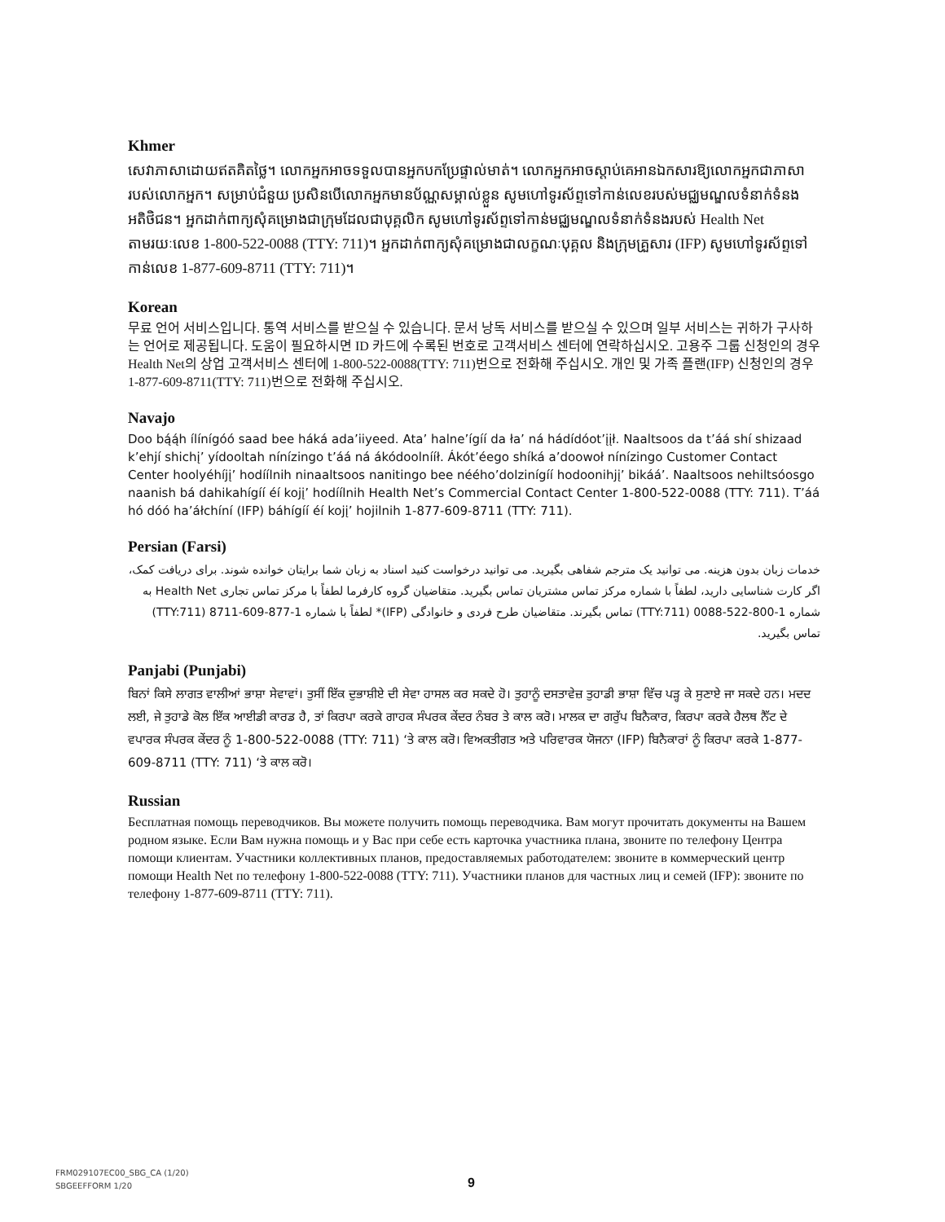Khmer
សេវាភាសាដោយឥតគិតថ្លៃ។ លោកអ្នកអាចទទួលបានអ្នកបកប្រែផ្ទាល់មាត់។ លោកអ្នកអាចស្តាប់គេអានឯកសារឱ្យលោកអ្នកជាភាសារបស់លោកអ្នក។ សម្រាប់ជំនួយ ប្រសិនបើលោកអ្នកមានប័ណ្ណសម្គាល់ខ្លួន សូមហៅទូរស័ព្ទទៅកាន់លេខរបស់មជ្ឈមណ្ឌលទំនាក់ទំនងអតិថិជន។ អ្នកដាក់ពាក្យសុំគម្រោងជាក្រុមដែលជាបុគ្គលិក សូមហៅទូរស័ព្ទទៅកាន់មជ្ឈមណ្ឌលទំនាក់ទំនងរបស់ Health Net តាមរយៈលេខ 1-800-522-0088 (TTY: 711)។ អ្នកដាក់ពាក្យសុំគម្រោងជាលក្ខណៈបុគ្គល និងក្រុមគ្រួសារ (IFP) សូមហៅទូរស័ព្ទទៅកាន់លេខ 1-877-609-8711 (TTY: 711)។
Korean
무료 언어 서비스입니다. 통역 서비스를 받으실 수 있습니다. 문서 낭독 서비스를 받으실 수 있으며 일부 서비스는 귀하가 구사하는 언어로 제공됩니다. 도움이 필요하시면 ID 카드에 수록된 번호로 고객서비스 센터에 연락하십시오. 고용주 그룹 신청인의 경우 Health Net의 상업 고객서비스 센터에 1-800-522-0088(TTY: 711)번으로 전화해 주십시오. 개인 및 가족 플랜(IFP) 신청인의 경우 1-877-609-8711(TTY: 711)번으로 전화해 주십시오.
Navajo
Doo bą́ą́h ílínígóó saad bee háká ada’iiyeed. Ata’ halne’ígíí da ła’ ná hádídóot’įįł. Naaltsoos da t’áá shí shizaad k’ehjí shichį’ yídooltah nínízingo t’áá ná ákódoolnííł. Ákót’éego shíká a’doowoł nínízingo Customer Contact Center hoolyéhíjį’ hodíílnih ninaaltsoos nanitingo bee nééhoʼdolzinígíí hodoonihjį’ bikáá’. Naaltsoos nehiltsóosgo naanish bá dahikahígíí éí kojį’ hodíílnih Health Net’s Commercial Contact Center 1-800-522-0088 (TTY: 711). T’áá hó dóó ha’áłchíní (IFP) báhígíí éí kojį’ hojilnih 1-877-609-8711 (TTY: 711).
Persian (Farsi)
خدمات زبان بدون هزینه. می توانید یک مترجم شفاهی بگیرید. می توانید درخواست کنید اسناد به زبان شما برایتان خوانده شوند. برای دریافت کمک، اگر کارت شناسایی دارید، لطفاً با شماره مرکز تماس مشتریان تماس بگیرید. متقاضیان گروه کارفرما لطفاً با مرکز تماس تجاری Health Net به شماره 1-800-522-0088 (TTY:711) تماس بگیرند. متقاضیان طرح فردی و خانوادگی (IFP)* لطفاً با شماره 1-877-609-8711 (TTY:711) تماس بگیرید.
Panjabi (Punjabi)
ਬਿਨਾਂ ਕਿਸੇ ਲਾਗਤ ਵਾਲੀਆਂ ਭਾਸ਼ਾ ਸੇਵਾਵਾਂ। ਤੁਸੀਂ ਇੱਕ ਦੁਭਾਸ਼ੀਏ ਦੀ ਸੇਵਾ ਹਾਸਲ ਕਰ ਸਕਦੇ ਹੋ। ਤੁਹਾਨੂੰ ਦਸਤਾਵੇਜ਼ ਤੁਹਾਡੀ ਭਾਸ਼ਾ ਵਿੱਚ ਪੜ੍ਹ ਕੇ ਸੁਣਾਏ ਜਾ ਸਕਦੇ ਹਨ। ਮਦਦ ਲਈ, ਜੇ ਤੁਹਾਡੇ ਕੋਲ ਇੱਕ ਆਈਡੀ ਕਾਰਡ ਹੈ, ਤਾਂ ਕਿਰਪਾ ਕਰਕੇ ਗਾਹਕ ਸੰਪਰਕ ਕੇਂਦਰ ਨੰਬਰ ਤੇ ਕਾਲ ਕਰੋ। ਮਾਲਕ ਦਾ ਗਰੁੱਪ ਬਿਨੈਕਾਰ, ਕਿਰਪਾ ਕਰਕੇ ਹੈਲਥ ਨੈੱਟ ਦੇ ਵਪਾਰਕ ਸੰਪਰਕ ਕੇਂਦਰ ਨੂੰ 1-800-522-0088 (TTY: 711) ‘ਤੇ ਕਾਲ ਕਰੋ। ਵਿਅਕਤੀਗਤ ਅਤੇ ਪਰਿਵਾਰਕ ਯੋਜਨਾ (IFP) ਬਿਨੈਕਾਰਾਂ ਨੂੰ ਕਿਰਪਾ ਕਰਕੇ 1-877-609-8711 (TTY: 711) ‘ਤੇ ਕਾਲ ਕਰੋ।
Russian
Бесплатная помощь переводчиков. Вы можете получить помощь переводчика. Вам могут прочитать документы на Вашем родном языке. Если Вам нужна помощь и у Вас при себе есть карточка участника плана, звоните по телефону Центра помощи клиентам. Участники коллективных планов, предоставляемых работодателем: звоните в коммерческий центр помощи Health Net по телефону 1-800-522-0088 (TTY: 711). Участники планов для частных лиц и семей (IFP): звоните по телефону 1-877-609-8711 (TTY: 711).
FRM029107EC00_SBG_CA (1/20)
SBGEEFFORM 1/20
9